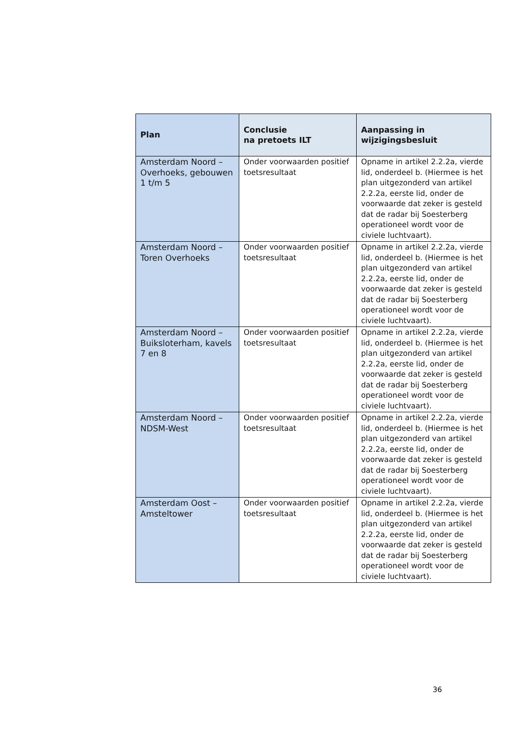| Plan | Conclusie na pretoets ILT | Aanpassing in wijzigingsbesluit |
| --- | --- | --- |
| Amsterdam Noord – Overhoeks, gebouwen 1 t/m 5 | Onder voorwaarden positief toetsresultaat | Opname in artikel 2.2.2a, vierde lid, onderdeel b. (Hiermee is het plan uitgezonderd van artikel 2.2.2a, eerste lid, onder de voorwaarde dat zeker is gesteld dat de radar bij Soesterberg operationeel wordt voor de civiele luchtvaart). |
| Amsterdam Noord – Toren Overhoeks | Onder voorwaarden positief toetsresultaat | Opname in artikel 2.2.2a, vierde lid, onderdeel b. (Hiermee is het plan uitgezonderd van artikel 2.2.2a, eerste lid, onder de voorwaarde dat zeker is gesteld dat de radar bij Soesterberg operationeel wordt voor de civiele luchtvaart). |
| Amsterdam Noord – Buiksloterham, kavels 7 en 8 | Onder voorwaarden positief toetsresultaat | Opname in artikel 2.2.2a, vierde lid, onderdeel b. (Hiermee is het plan uitgezonderd van artikel 2.2.2a, eerste lid, onder de voorwaarde dat zeker is gesteld dat de radar bij Soesterberg operationeel wordt voor de civiele luchtvaart). |
| Amsterdam Noord – NDSM-West | Onder voorwaarden positief toetsresultaat | Opname in artikel 2.2.2a, vierde lid, onderdeel b. (Hiermee is het plan uitgezonderd van artikel 2.2.2a, eerste lid, onder de voorwaarde dat zeker is gesteld dat de radar bij Soesterberg operationeel wordt voor de civiele luchtvaart). |
| Amsterdam Oost – Amsteltower | Onder voorwaarden positief toetsresultaat | Opname in artikel 2.2.2a, vierde lid, onderdeel b. (Hiermee is het plan uitgezonderd van artikel 2.2.2a, eerste lid, onder de voorwaarde dat zeker is gesteld dat de radar bij Soesterberg operationeel wordt voor de civiele luchtvaart). |
36